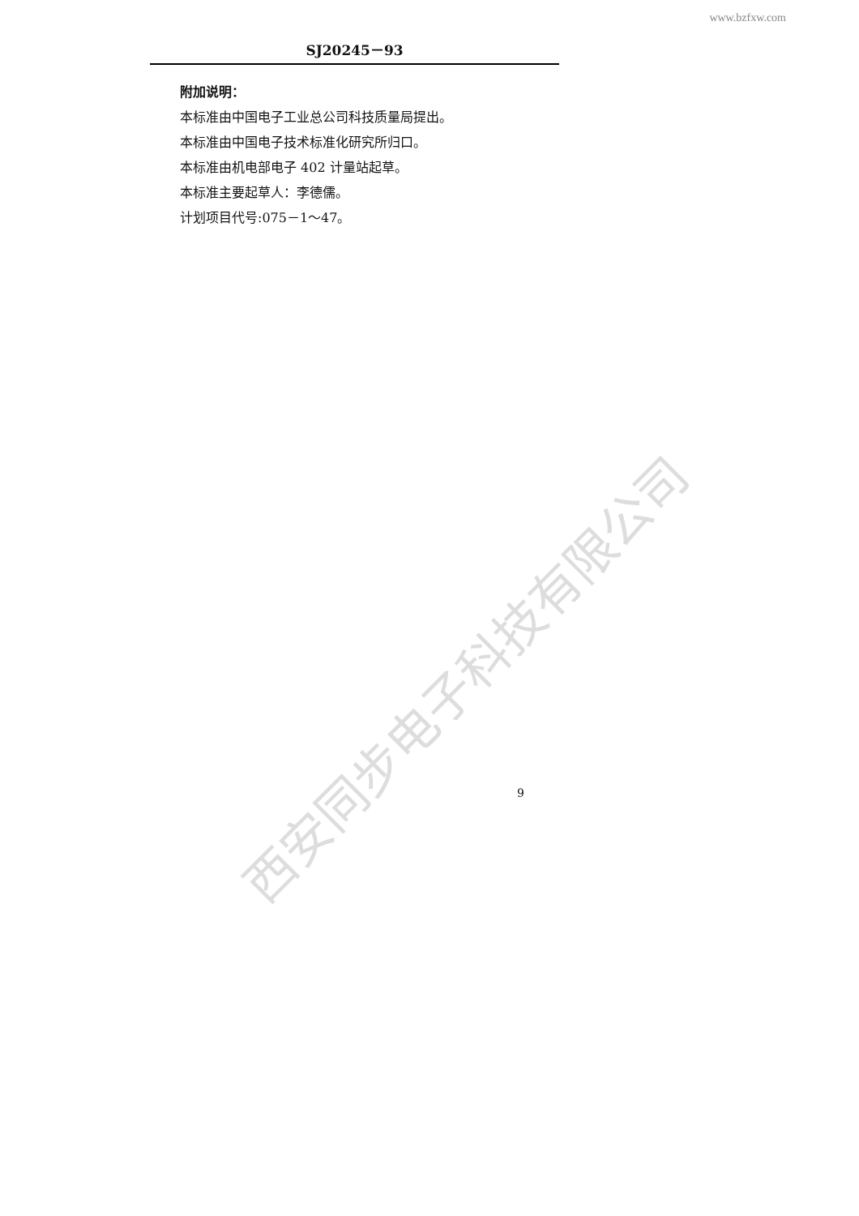www.bzfxw.com
SJ20245－93
附加说明：
本标准由中国电子工业总公司科技质量局提出。
本标准由中国电子技术标准化研究所归口。
本标准由机电部电子 402 计量站起草。
本标准主要起草人：李德儒。
计划项目代号:075－1～47。
西安同步电子科技有限公司
9